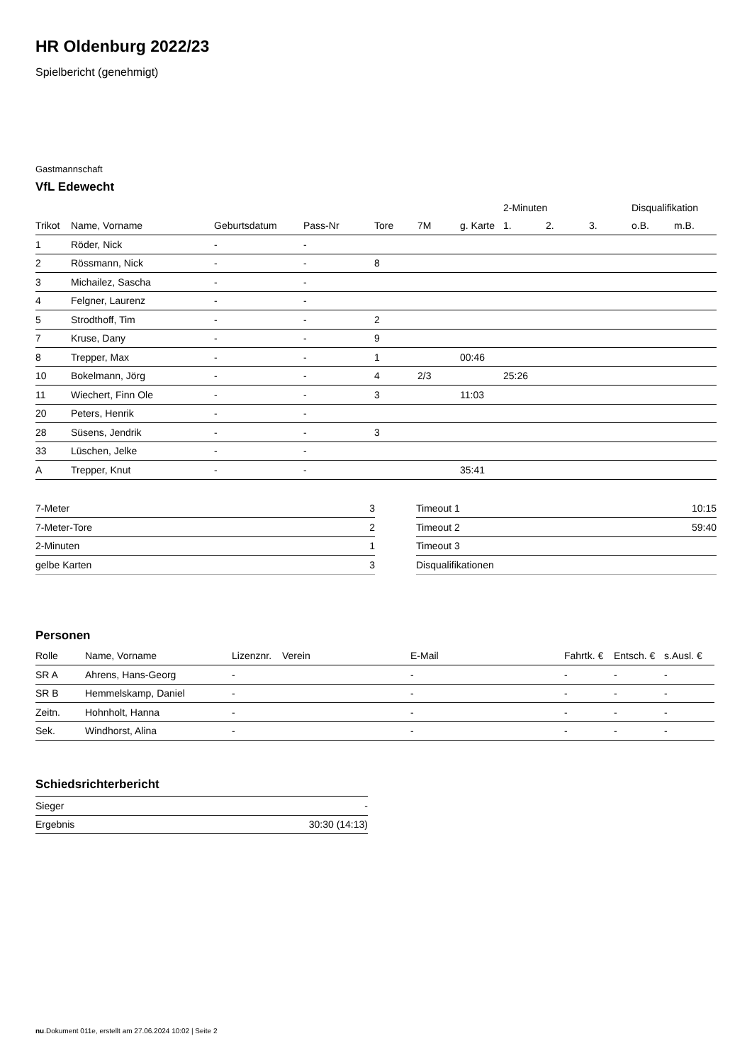HR Oldenburg 2022/23
Spielbericht (genehmigt)
Gastmannschaft
VfL Edewecht
| | | | | | | | 2-Minuten | | | Disqualifikation | |
| --- | --- | --- | --- | --- | --- | --- | --- | --- | --- | --- | --- |
| Trikot | Name, Vorname | Geburtsdatum | Pass-Nr | Tore | 7M | g. Karte | 1. | 2. | 3. | o.B. | m.B. |
| 1 | Röder, Nick | - | - | | | | | | | | |
| 2 | Rössmann, Nick | - | - | 8 | | | | | | | |
| 3 | Michailez, Sascha | - | - | | | | | | | | |
| 4 | Felgner, Laurenz | - | - | | | | | | | | |
| 5 | Strodthoff, Tim | - | - | 2 | | | | | | | |
| 7 | Kruse, Dany | - | - | 9 | | | | | | | |
| 8 | Trepper, Max | - | - | 1 | | 00:46 | | | | | |
| 10 | Bokelmann, Jörg | - | - | 4 | 2/3 | | 25:26 | | | | |
| 11 | Wiechert, Finn Ole | - | - | 3 | | 11:03 | | | | | |
| 20 | Peters, Henrik | - | - | | | | | | | | |
| 28 | Süsens, Jendrik | - | - | 3 | | | | | | | |
| 33 | Lüschen, Jelke | - | - | | | | | | | | |
| A | Trepper, Knut | - | - | | | 35:41 | | | | | |
| 7-Meter | 3 |
| 7-Meter-Tore | 2 |
| 2-Minuten | 1 |
| gelbe Karten | 3 |
| Timeout 1 | 10:15 |
| Timeout 2 | 59:40 |
| Timeout 3 | |
| Disqualifikationen | |
Personen
| Rolle | Name, Vorname | Lizenznr. | Verein | E-Mail | Fahrtk. € | Entsch. € | s.Ausl. € |
| --- | --- | --- | --- | --- | --- | --- | --- |
| SR A | Ahrens, Hans-Georg | - | | - | - | - | - |
| SR B | Hemmelskamp, Daniel | - | | - | - | - | - |
| Zeitn. | Hohnholt, Hanna | - | | - | - | - | - |
| Sek. | Windhorst, Alina | - | | - | - | - | - |
Schiedsrichterbericht
| Sieger | - |
| Ergebnis | 30:30 (14:13) |
nu.Dokument 011e, erstellt am 27.06.2024 10:02 | Seite 2